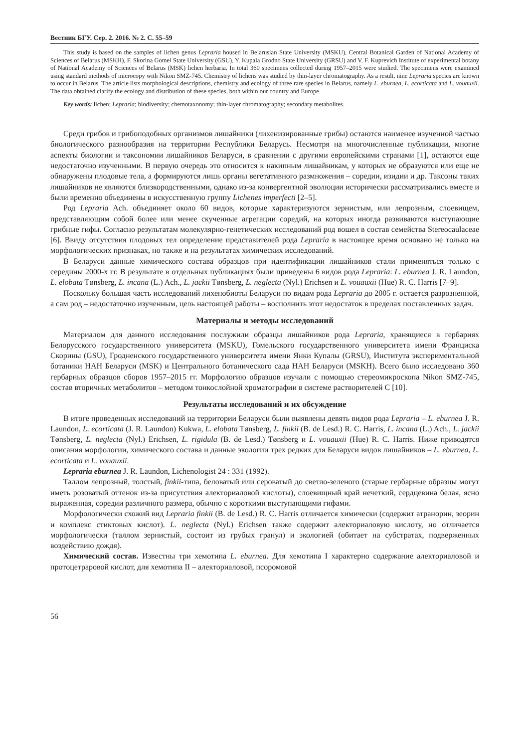Вестник БГУ. Сер. 2. 2016. № 2. С. 55–59
This study is based on the samples of lichen genus Lepraria housed in Belarusian State University (MSKU), Central Botanical Garden of National Academy of Sciences of Belarus (MSKH), F. Skorina Gomel State University (GSU), Y. Kupala Grodno State University (GRSU) and V. F. Kuprevich Institute of experimental botany of National Academy of Sciences of Belarus (MSK) lichen herbaria. In total 360 specimens collected during 1957–2015 were studied. The specimens were examined using standard methods of microcopy with Nikon SMZ-745. Chemistry of lichens was studied by thin-layer chromatography. As a result, nine Lepraria species are known to occur in Belarus. The article lists morphological descriptions, chemistry and ecology of three rare species in Belarus, namely L. eburnea, L. ecorticata and L. vouauxii. The data obtained clarify the ecology and distribution of these species, both within our country and Europe.
Key words: lichen; Lepraria; biodiversity; chemotaxonomy; thin-layer chromatography; secondary metabolites.
Среди грибов и грибоподобных организмов лишайники (лихенизированные грибы) остаются наименее изученной частью биологического разнообразия на территории Республики Беларусь. Несмотря на многочисленные публикации, многие аспекты биологии и таксономии лишайников Беларуси, в сравнении с другими европейскими странами [1], остаются еще недостаточно изученными. В первую очередь это относится к накипным лишайникам, у которых не образуются или еще не обнаружены плодовые тела, а формируются лишь органы вегетативного размножения – соредии, изидии и др. Таксоны таких лишайников не являются близкородственными, однако из-за конвергентной эволюции исторически рассматривались вместе и были временно объединены в искусственную группу Lichenes imperfecti [2–5].
Род Lepraria Ach. объединяет около 60 видов, которые характеризуются зернистым, или лепрозным, слоевищем, представляющим собой более или менее скученные агрегации соредий, на которых иногда развиваются выступающие грибные гифы. Согласно результатам молекулярно-генетических исследований род вошел в состав семейства Stereocaulaceae [6]. Ввиду отсутствия плодовых тел определение представителей рода Lepraria в настоящее время основано не только на морфологических признаках, но также и на результатах химических исследований.
В Беларуси данные химического состава образцов при идентификации лишайников стали применяться только с середины 2000-х гг. В результате в отдельных публикациях были приведены 6 видов рода Lepraria: L. eburnea J. R. Laundon, L. elobata Tønsberg, L. incana (L.) Ach., L. jackii Tønsberg, L. neglecta (Nyl.) Erichsen и L. vouauxii (Hue) R. C. Harris [7–9].
Поскольку большая часть исследований лихенобиоты Беларуси по видам рода Lepraria до 2005 г. остается разрозненной, а сам род – недостаточно изученным, цель настоящей работы – восполнить этот недостаток в пределах поставленных задач.
Материалы и методы исследований
Материалом для данного исследования послужили образцы лишайников рода Lepraria, хранящиеся в гербариях Белорусского государственного университета (MSKU), Гомельского государственного университета имени Франциска Скорины (GSU), Гродненского государственного университета имени Янки Купалы (GRSU), Института экспериментальной ботаники НАН Беларуси (MSK) и Центрального ботанического сада НАН Беларуси (MSKH). Всего было исследовано 360 гербарных образцов сборов 1957–2015 гг. Морфологию образцов изучали с помощью стереомикроскопа Nikon SMZ-745, состав вторичных метаболитов – методом тонкослойной хроматографии в системе растворителей С [10].
Результаты исследований и их обсуждение
В итоге проведенных исследований на территории Беларуси были выявлены девять видов рода Lepraria – L. eburnea J. R. Laundon, L. ecorticata (J. R. Laundon) Kukwa, L. elobata Tønsberg, L. finkii (B. de Lesd.) R. C. Harris, L. incana (L.) Ach., L. jackii Tønsberg, L. neglecta (Nyl.) Erichsen, L. rigidula (B. de Lesd.) Tønsberg и L. vouauxii (Hue) R. C. Harris. Ниже приводятся описания морфологии, химического состава и данные экологии трех редких для Беларуси видов лишайников – L. eburnea, L. ecorticata и L. vouauxii.
Lepraria eburnea J. R. Laundon, Lichenologist 24 : 331 (1992).
Таллом лепрозный, толстый, finkii-типа, беловатый или сероватый до светло-зеленого (старые гербарные образцы могут иметь розоватый оттенок из-за присутствия алекториаловой кислоты), слоевищный край нечеткий, сердцевина белая, ясно выраженная, соредии различного размера, обычно с короткими выступающими гифами.
Морфологически схожий вид Lepraria finkii (B. de Lesd.) R. C. Harris отличается химически (содержит атранорин, зеорин и комплекс стиктовых кислот). L. neglecta (Nyl.) Erichsen также содержит алекториаловую кислоту, но отличается морфологически (таллом зернистый, состоит из грубых гранул) и экологией (обитает на субстратах, подверженных воздействию дождя).
Химический состав. Известны три хемотипа L. eburnea. Для хемотипа I характерно содержание алекториаловой и протоцетраровой кислот, для хемотипа II – алекториаловой, псоромовой
56